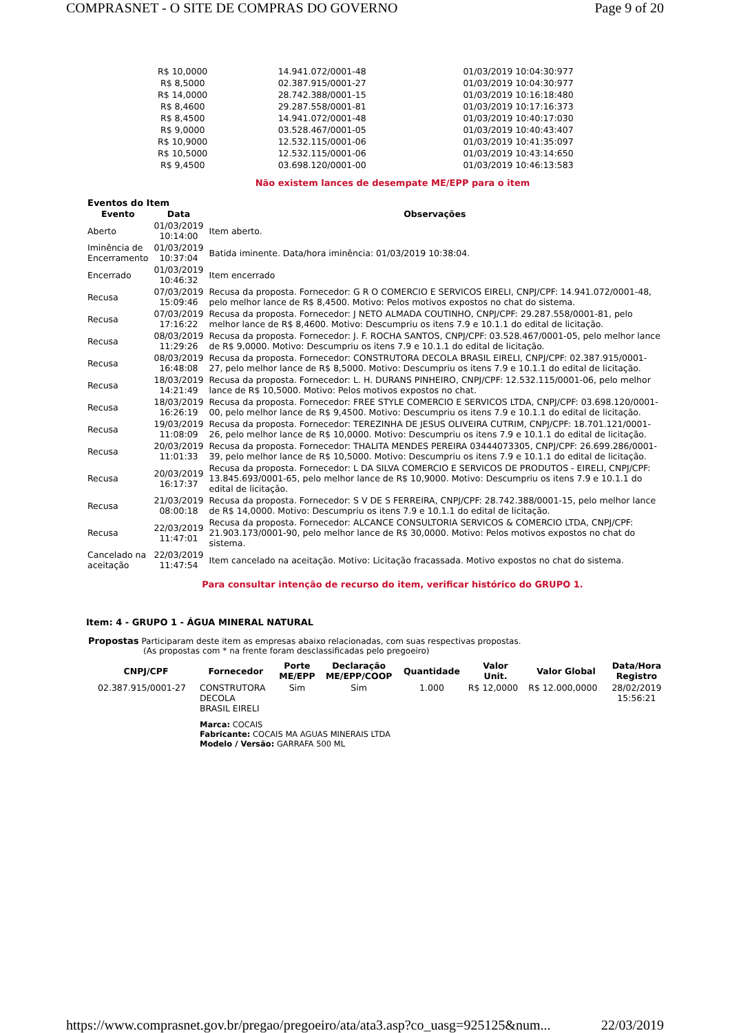COMPRASNET - O SITE DE COMPRAS DO GOVERNO Page 9 of 20
| R$ 10,0000 | 14.941.072/0001-48 | 01/03/2019 10:04:30:977 |
| R$ 8,5000 | 02.387.915/0001-27 | 01/03/2019 10:04:30:977 |
| R$ 14,0000 | 28.742.388/0001-15 | 01/03/2019 10:16:18:480 |
| R$ 8,4600 | 29.287.558/0001-81 | 01/03/2019 10:17:16:373 |
| R$ 8,4500 | 14.941.072/0001-48 | 01/03/2019 10:40:17:030 |
| R$ 9,0000 | 03.528.467/0001-05 | 01/03/2019 10:40:43:407 |
| R$ 10,9000 | 12.532.115/0001-06 | 01/03/2019 10:41:35:097 |
| R$ 10,5000 | 12.532.115/0001-06 | 01/03/2019 10:43:14:650 |
| R$ 9,4500 | 03.698.120/0001-00 | 01/03/2019 10:46:13:583 |
Não existem lances de desempate ME/EPP para o item
Eventos do Item
| Evento | Data | Observações |
| --- | --- | --- |
| Aberto | 01/03/2019 10:14:00 | Item aberto. |
| Iminência de Encerramento | 01/03/2019 10:37:04 | Batida iminente. Data/hora iminência: 01/03/2019 10:38:04. |
| Encerrado | 01/03/2019 10:46:32 | Item encerrado |
| Recusa | 07/03/2019 15:09:46 | Recusa da proposta. Fornecedor: G R O COMERCIO E SERVICOS EIRELI, CNPJ/CPF: 14.941.072/0001-48, pelo melhor lance de R$ 8,4500. Motivo: Pelos motivos expostos no chat do sistema. |
| Recusa | 07/03/2019 17:16:22 | Recusa da proposta. Fornecedor: J NETO ALMADA COUTINHO, CNPJ/CPF: 29.287.558/0001-81, pelo melhor lance de R$ 8,4600. Motivo: Descumpriu os itens 7.9 e 10.1.1 do edital de licitação. |
| Recusa | 08/03/2019 11:29:26 | Recusa da proposta. Fornecedor: J. F. ROCHA SANTOS, CNPJ/CPF: 03.528.467/0001-05, pelo melhor lance de R$ 9,0000. Motivo: Descumpriu os itens 7.9 e 10.1.1 do edital de licitação. |
| Recusa | 08/03/2019 16:48:08 | Recusa da proposta. Fornecedor: CONSTRUTORA DECOLA BRASIL EIRELI, CNPJ/CPF: 02.387.915/0001-27, pelo melhor lance de R$ 8,5000. Motivo: Descumpriu os itens 7.9 e 10.1.1 do edital de licitação. |
| Recusa | 18/03/2019 14:21:49 | Recusa da proposta. Fornecedor: L. H. DURANS PINHEIRO, CNPJ/CPF: 12.532.115/0001-06, pelo melhor lance de R$ 10,5000. Motivo: Pelos motivos expostos no chat. |
| Recusa | 18/03/2019 16:26:19 | Recusa da proposta. Fornecedor: FREE STYLE COMERCIO E SERVICOS LTDA, CNPJ/CPF: 03.698.120/0001-00, pelo melhor lance de R$ 9,4500. Motivo: Descumpriu os itens 7.9 e 10.1.1 do edital de licitação. |
| Recusa | 19/03/2019 11:08:09 | Recusa da proposta. Fornecedor: TEREZINHA DE JESUS OLIVEIRA CUTRIM, CNPJ/CPF: 18.701.121/0001-26, pelo melhor lance de R$ 10,0000. Motivo: Descumpriu os itens 7.9 e 10.1.1 do edital de licitação. |
| Recusa | 20/03/2019 11:01:33 | Recusa da proposta. Fornecedor: THALITA MENDES PEREIRA 03444073305, CNPJ/CPF: 26.699.286/0001-39, pelo melhor lance de R$ 10,5000. Motivo: Descumpriu os itens 7.9 e 10.1.1 do edital de licitação. |
| Recusa | 20/03/2019 16:17:37 | Recusa da proposta. Fornecedor: L DA SILVA COMERCIO E SERVICOS DE PRODUTOS - EIRELI, CNPJ/CPF: 13.845.693/0001-65, pelo melhor lance de R$ 10,9000. Motivo: Descumpriu os itens 7.9 e 10.1.1 do edital de licitação. |
| Recusa | 21/03/2019 08:00:18 | Recusa da proposta. Fornecedor: S V DE S FERREIRA, CNPJ/CPF: 28.742.388/0001-15, pelo melhor lance de R$ 14,0000. Motivo: Descumpriu os itens 7.9 e 10.1.1 do edital de licitação. |
| Recusa | 22/03/2019 11:47:01 | Recusa da proposta. Fornecedor: ALCANCE CONSULTORIA SERVICOS & COMERCIO LTDA, CNPJ/CPF: 21.903.173/0001-90, pelo melhor lance de R$ 30,0000. Motivo: Pelos motivos expostos no chat do sistema. |
| Cancelado na aceitação | 22/03/2019 11:47:54 | Item cancelado na aceitação. Motivo: Licitação fracassada. Motivo expostos no chat do sistema. |
Para consultar intenção de recurso do item, verificar histórico do GRUPO 1.
Item: 4 - GRUPO 1 - ÁGUA MINERAL NATURAL
Propostas Participaram deste item as empresas abaixo relacionadas, com suas respectivas propostas.
(As propostas com * na frente foram desclassificadas pelo pregoeiro)
| CNPJ/CPF | Fornecedor | Porte ME/EPP | Declaração ME/EPP/COOP | Quantidade | Valor Unit. | Valor Global | Data/Hora Registro |
| --- | --- | --- | --- | --- | --- | --- | --- |
| 02.387.915/0001-27 | CONSTRUTORA DECOLA BRASIL EIRELI | Sim | Sim | 1.000 | R$ 12,0000 | R$ 12.000,0000 | 28/02/2019 15:56:21 |
| | Marca: COCAIS Fabricante: COCAIS MA AGUAS MINERAIS LTDA Modelo / Versão: GARRAFA 500 ML | | | | | | |
https://www.comprasnet.gov.br/pregao/pregoeiro/ata/ata3.asp?co_uasg=925125&num... 22/03/2019